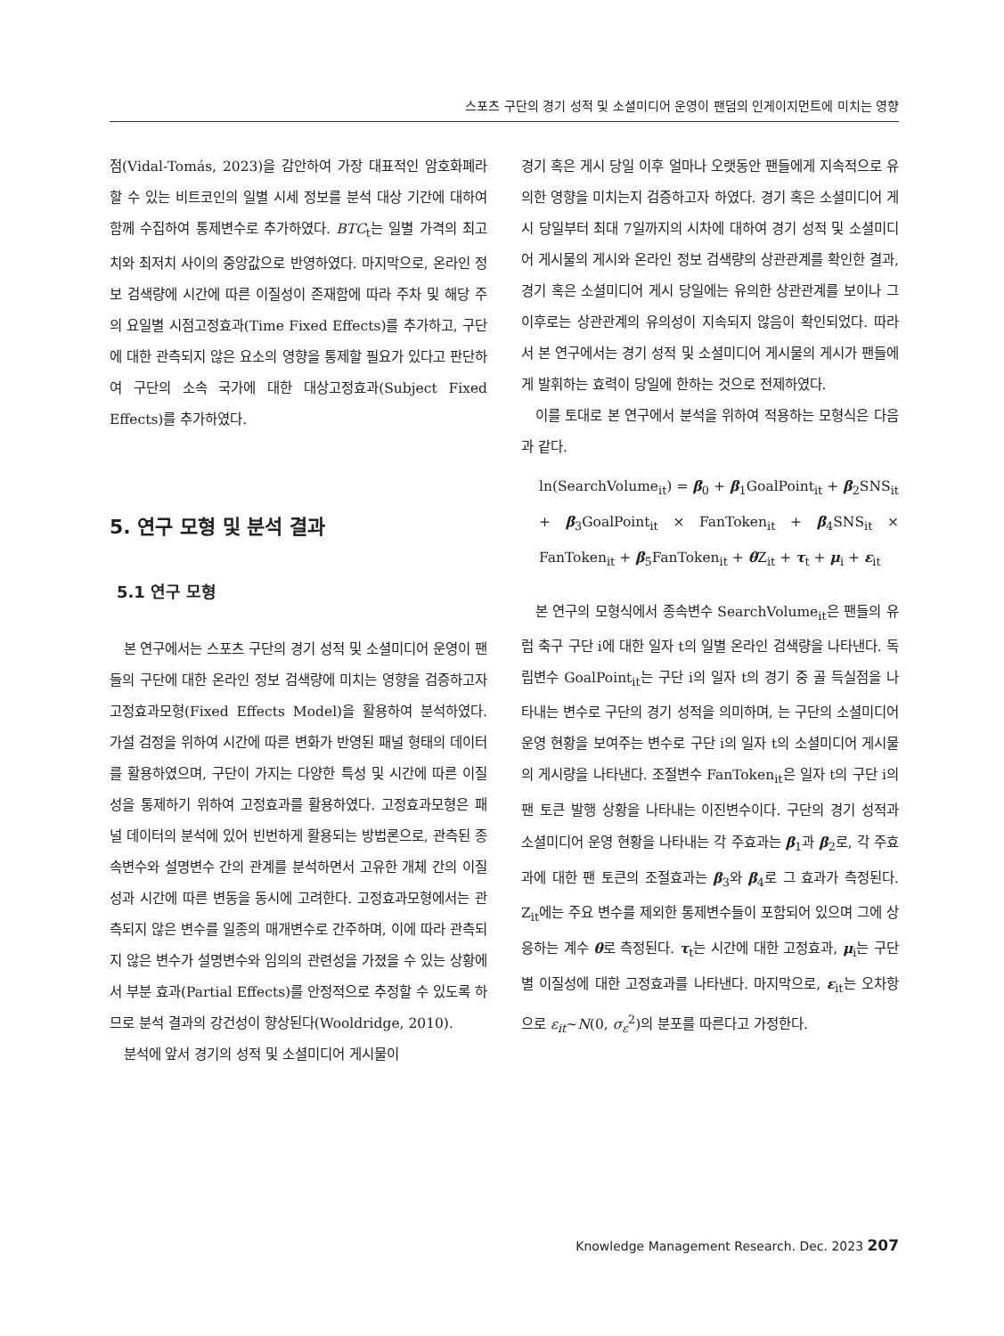스포츠 구단의 경기 성적 및 소셜미디어 운영이 팬덤의 인게이지먼트에 미치는 영향
점(Vidal-Tomás, 2023)을 감안하여 가장 대표적인 암호화폐라 할 수 있는 비트코인의 일별 시세 정보를 분석 대상 기간에 대하여 함께 수집하여 통제변수로 추가하였다. BTC<sub>t</sub>는 일별 가격의 최고치와 최저치 사이의 중앙값으로 반영하였다. 마지막으로, 온라인 정보 검색량에 시간에 따른 이질성이 존재함에 따라 주차 및 해당 주의 요일별 시점고정효과(Time Fixed Effects)를 추가하고, 구단에 대한 관측되지 않은 요소의 영향을 통제할 필요가 있다고 판단하여 구단의 소속 국가에 대한 대상고정효과(Subject Fixed Effects)를 추가하였다.
5. 연구 모형 및 분석 결과
5.1 연구 모형
본 연구에서는 스포츠 구단의 경기 성적 및 소셜미디어 운영이 팬들의 구단에 대한 온라인 정보 검색량에 미치는 영향을 검증하고자 고정효과모형(Fixed Effects Model)을 활용하여 분석하였다. 가설 검정을 위하여 시간에 따른 변화가 반영된 패널 형태의 데이터를 활용하였으며, 구단이 가지는 다양한 특성 및 시간에 따른 이질성을 통제하기 위하여 고정효과를 활용하였다. 고정효과모형은 패널 데이터의 분석에 있어 빈번하게 활용되는 방법론으로, 관측된 종속변수와 설명변수 간의 관계를 분석하면서 고유한 개체 간의 이질성과 시간에 따른 변동을 동시에 고려한다. 고정효과모형에서는 관측되지 않은 변수를 일종의 매개변수로 간주하며, 이에 따라 관측되지 않은 변수가 설명변수와 임의의 관련성을 가졌을 수 있는 상황에서 부분 효과(Partial Effects)를 안정적으로 추정할 수 있도록 하므로 분석 결과의 강건성이 향상된다(Wooldridge, 2010).
분석에 앞서 경기의 성적 및 소셜미디어 게시물이
경기 혹은 게시 당일 이후 얼마나 오랫동안 팬들에게 지속적으로 유의한 영향을 미치는지 검증하고자 하였다. 경기 혹은 소셜미디어 게시 당일부터 최대 7일까지의 시차에 대하여 경기 성적 및 소셜미디어 게시물의 게시와 온라인 정보 검색량의 상관관계를 확인한 결과, 경기 혹은 소셜미디어 게시 당일에는 유의한 상관관계를 보이나 그 이후로는 상관관계의 유의성이 지속되지 않음이 확인되었다. 따라서 본 연구에서는 경기 성적 및 소셜미디어 게시물의 게시가 팬들에게 발휘하는 효력이 당일에 한하는 것으로 전제하였다.
이를 토대로 본 연구에서 분석을 위하여 적용하는 모형식은 다음과 같다.
ln(SearchVolume<sub>it</sub>) = β<sub>0</sub> + β<sub>1</sub>GoalPoint<sub>it</sub> + β<sub>2</sub>SNS<sub>it</sub> + β<sub>3</sub>GoalPoint<sub>it</sub> × FanToken<sub>it</sub> + β<sub>4</sub>SNS<sub>it</sub> × FanToken<sub>it</sub> + β<sub>5</sub>FanToken<sub>it</sub> + θ Z<sub>it</sub> + τ<sub>t</sub> + μ<sub>i</sub> + ε<sub>it</sub>
본 연구의 모형식에서 종속변수 SearchVolume<sub>it</sub>은 팬들의 유럽 축구 구단 i에 대한 일자 t의 일별 온라인 검색량을 나타낸다. 독립변수 GoalPoint<sub>it</sub>는 구단 i의 일자 t의 경기 중 골 득실점을 나타내는 변수로 구단의 경기 성적을 의미하며, 는 구단의 소셜미디어 운영 현황을 보여주는 변수로 구단 i의 일자 t의 소셜미디어 게시물의 게시량을 나타낸다. 조절변수 FanToken<sub>it</sub>은 일자 t의 구단 i의 팬 토큰 발행 상황을 나타내는 이진변수이다. 구단의 경기 성적과 소셜미디어 운영 현황을 나타내는 각 주효과는 β<sub>1</sub>과 β<sub>2</sub>로, 각 주효과에 대한 팬 토큰의 조절효과는 β<sub>3</sub>와 β<sub>4</sub>로 그 효과가 측정된다. Z<sub>it</sub>에는 주요 변수를 제외한 통제변수들이 포함되어 있으며 그에 상응하는 계수 θ로 측정된다. τ<sub>t</sub>는 시간에 대한 고정효과, μ<sub>i</sub>는 구단별 이질성에 대한 고정효과를 나타낸다. 마지막으로, ε<sub>it</sub>는 오차항으로 ε<sub>it</sub>~N(0, σ<sub>ε</sub><sup>2</sup>)의 분포를 따른다고 가정한다.
Knowledge Management Research. Dec. 2023 207